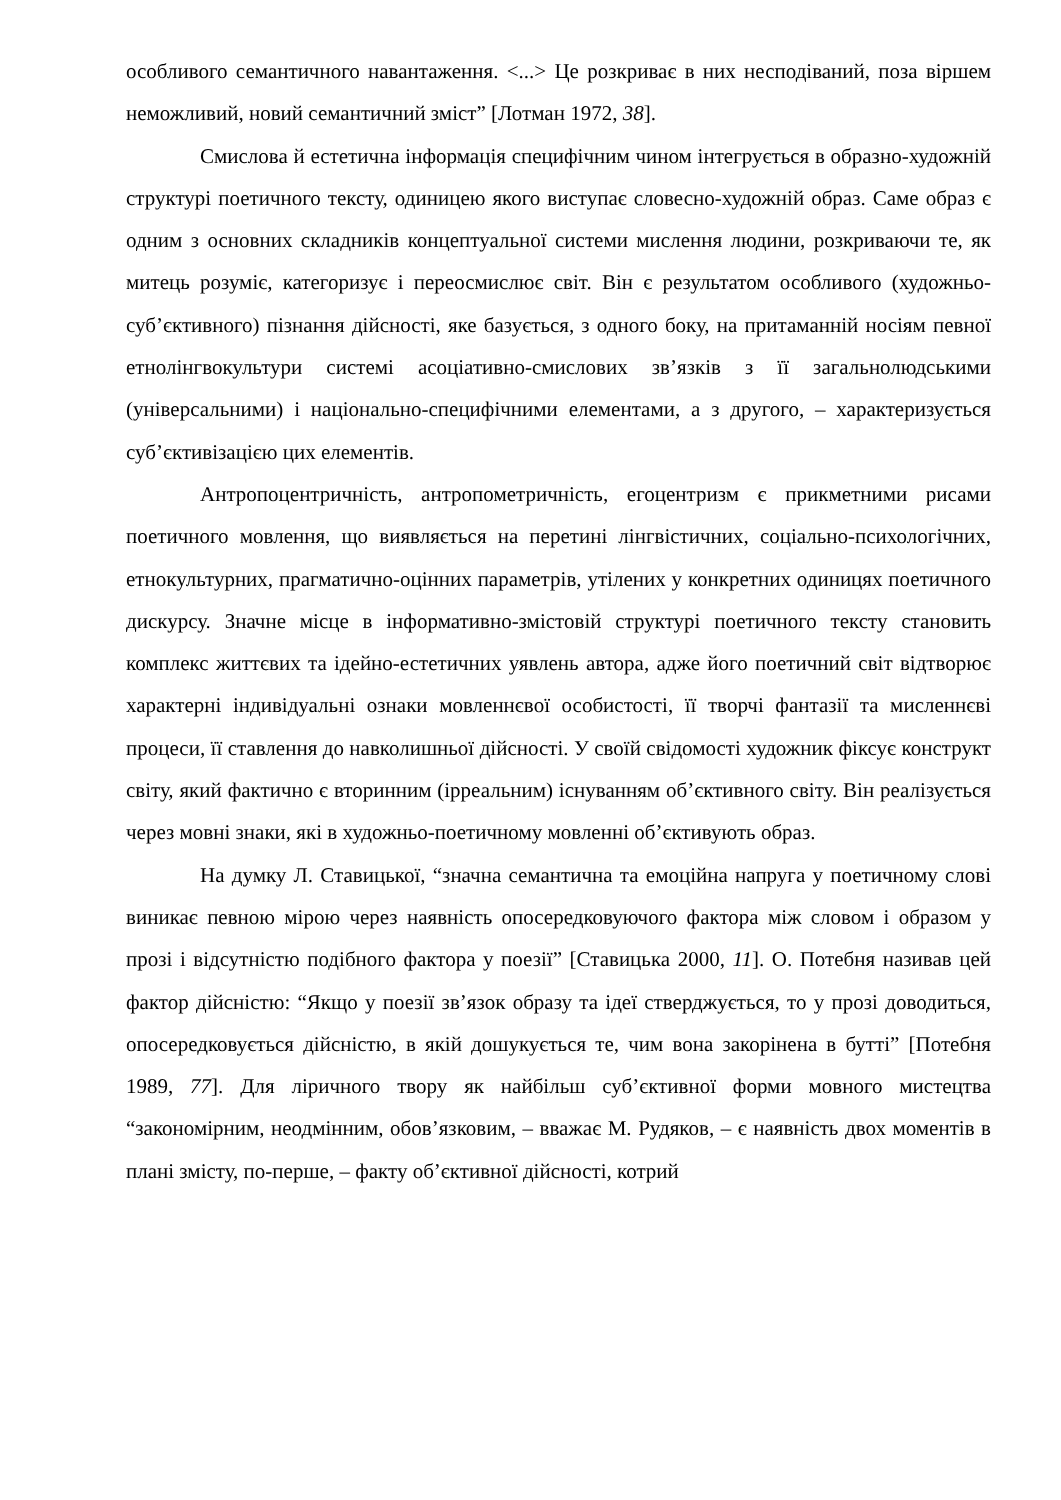особливого семантичного навантаження. <...> Це розкриває в них несподіваний, поза віршем неможливий, новий семантичний зміст” [Лотман 1972, 38].
Смислова й естетична інформація специфічним чином інтегрується в образно-художній структурі поетичного тексту, одиницею якого виступає словесно-художній образ. Саме образ є одним з основних складників концептуальної системи мислення людини, розкриваючи те, як митець розуміє, категоризує і переосмислює світ. Він є результатом особливого (художньо-суб’єктивного) пізнання дійсності, яке базується, з одного боку, на притаманній носіям певної етнолінгвокультури системі асоціативно-смислових зв’язків з її загальнолюдськими (універсальними) і національно-специфічними елементами, а з другого, – характеризується суб’єктивізацією цих елементів.
Антропоцентричність, антропометричність, егоцентризм є прикметними рисами поетичного мовлення, що виявляється на перетині лінгвістичних, соціально-психологічних, етнокультурних, прагматично-оцінних параметрів, утілених у конкретних одиницях поетичного дискурсу. Значне місце в інформативно-змістовій структурі поетичного тексту становить комплекс життєвих та ідейно-естетичних уявлень автора, адже його поетичний світ відтворює характерні індивідуальні ознаки мовленнєвої особистості, її творчі фантазії та мисленнєві процеси, її ставлення до навколишньої дійсності. У своїй свідомості художник фіксує конструкт світу, який фактично є вторинним (ірреальним) існуванням об’єктивного світу. Він реалізується через мовні знаки, які в художньо-поетичному мовленні об’єктивують образ.
На думку Л. Ставицької, “значна семантична та емоційна напруга у поетичному слові виникає певною мірою через наявність опосередковуючого фактора між словом і образом у прозі і відсутністю подібного фактора у поезії” [Ставицька 2000, 11]. О. Потебня називав цей фактор дійсністю: “Якщо у поезії зв’язок образу та ідеї стверджується, то у прозі доводиться, опосередковується дійсністю, в якій дошукується те, чим вона закорінена в бутті” [Потебня 1989, 77]. Для ліричного твору як найбільш суб’єктивної форми мовного мистецтва “закономірним, неодмінним, обов’язковим, – вважає М. Рудяков, – є наявність двох моментів в плані змісту, по-перше, – факту об’єктивної дійсності, котрий